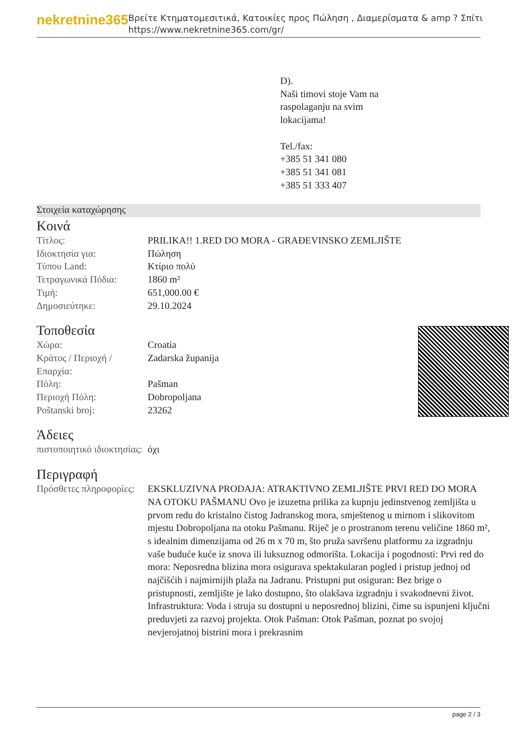nekretnine365
Βρείτε Κτηματομεσιτικά, Κατοικίες προς Πώληση , Διαμερίσματα & amp ? Σπίτι
https://www.nekretnine365.com/gr/
D).
Naši timovi stoje Vam na
raspolaganju na svim
lokacijama!
Tel./fax:
+385 51 341 080
+385 51 341 081
+385 51 333 407
Στοιχεία καταχώρησης
Κοινά
| Τίτλος: | PRILIKA!! 1.RED DO MORA - GRAĐEVINSKO ZEMLJIŠTE |
| Ιδιοκτησία για: | Πώληση |
| Τύπου Land: | Κτίριο πολύ |
| Τετραγωνικά Πόδια: | 1860 m² |
| Τιμή: | 651,000.00 € |
| Δημοσιεύτηκε: | 29.10.2024 |
Τοποθεσία
| Χώρα: | Croatia |
| Κράτος / Περιοχή / Επαρχία: | Zadarska županija |
| Πόλη: | Pašman |
| Περιοχή Πόλη: | Dobropoljana |
| Poštanski broj: | 23262 |
Άδειες
| πιστοποιητικό ιδιοκτησίας: | όχι |
Περιγραφή
| Πρόσθετες πληροφορίες: | EKSKLUZIVNA PRODAJA: ATRAKTIVNO ZEMLJIŠTE PRVI RED DO MORA NA OTOKU PAŠMANU Ovo je izuzetna prilika za kupnju jedinstvenog zemljišta u prvom redu do kristalno čistog Jadranskog mora, smještenog u mirnom i slikovitom mjestu Dobropoljana na otoku Pašmanu. Riječ je o prostranom terenu veličine 1860 m², s idealnim dimenzijama od 26 m x 70 m, što pruža savršenu platformu za izgradnju vaše buduće kuće iz snova ili luksuznog odmorišta. Lokacija i pogodnosti: Prvi red do mora: Neposredna blizina mora osigurava spektakularan pogled i pristup jednoj od najčišćih i najmirnijih plaža na Jadranu. Pristupni put osiguran: Bez brige o pristupnosti, zemljište je lako dostupno, što olakšava izgradnju i svakodnevni život. Infrastruktura: Voda i struja su dostupni u neposrednoj blizini, čime su ispunjeni ključni preduvjeti za razvoj projekta. Otok Pašman: Otok Pašman, poznat po svojoj nevjerojatnoj bistrini mora i prekrasnim |
page 2 / 3